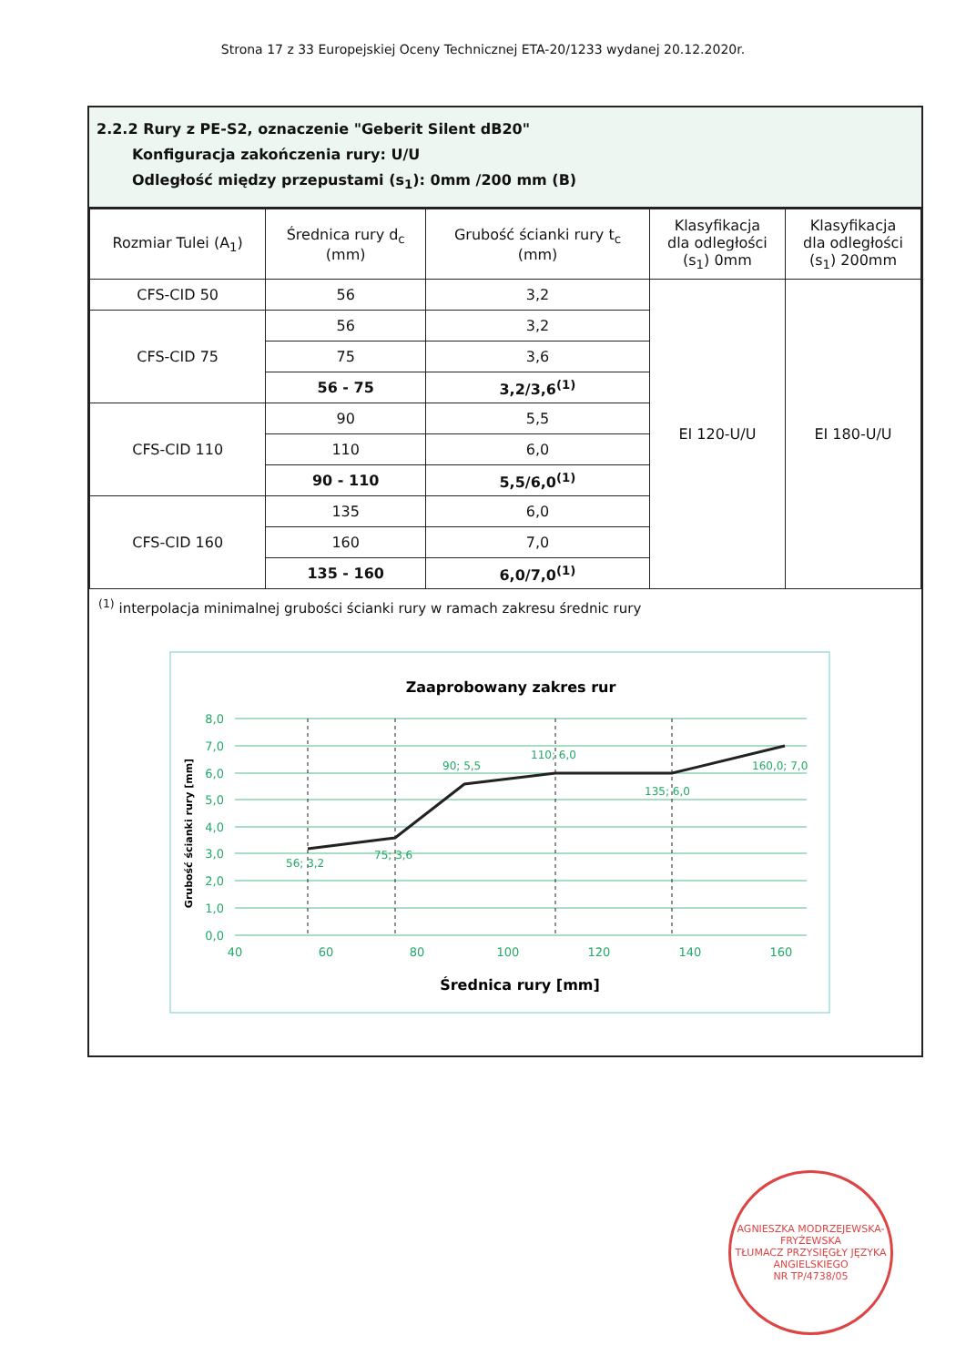Strona 17 z 33 Europejskiej Oceny Technicznej ETA-20/1233 wydanej 20.12.2020r.
2.2.2 Rury z PE-S2, oznaczenie "Geberit Silent dB20"
Konfiguracja zakończenia rury: U/U
Odległość między przepustami (s<sub>1</sub>): 0mm /200 mm (B)
| Rozmiar Tulei (A<sub>1</sub>) | Średnica rury d<sub>c</sub> (mm) | Grubość ścianki rury t<sub>c</sub> (mm) | Klasyfikacja dla odległości (s<sub>1</sub>) 0mm | Klasyfikacja dla odległości (s<sub>1</sub>) 200mm |
| --- | --- | --- | --- | --- |
| CFS-CID 50 | 56 | 3,2 | EI 120-U/U | EI 180-U/U |
| CFS-CID 75 | 56 | 3,2 | | |
| | 75 | 3,6 | | |
| | 56 - 75 | 3,2/3,6<sup>(1)</sup> | | |
| CFS-CID 110 | 90 | 5,5 | | |
| | 110 | 6,0 | | |
| | 90 - 110 | 5,5/6,0<sup>(1)</sup> | | |
| CFS-CID 160 | 135 | 6,0 | | |
| | 160 | 7,0 | | |
| | 135 - 160 | 6,0/7,0<sup>(1)</sup> | | |
<sup>(1)</sup> interpolacja minimalnej grubości ścianki rury w ramach zakresu średnic rury
Zaaprobowany zakres rur
56; 3,2
75; 3,6
90; 5,5
110; 6,0
135; 6,0
160,0; 7,0
8,0
7,0
6,0
5,0
4,0
3,0
2,0
1,0
0,0
40
60
80
100
120
140
160
Średnica rury [mm]
Grubość ścianki rury [mm]
AGNIESZKA MODRZEJEWSKA-FRYŹEWSKA
TŁUMACZ PRZYSIĘGŁY JĘZYKA ANGIELSKIEGO
NR TP/4738/05